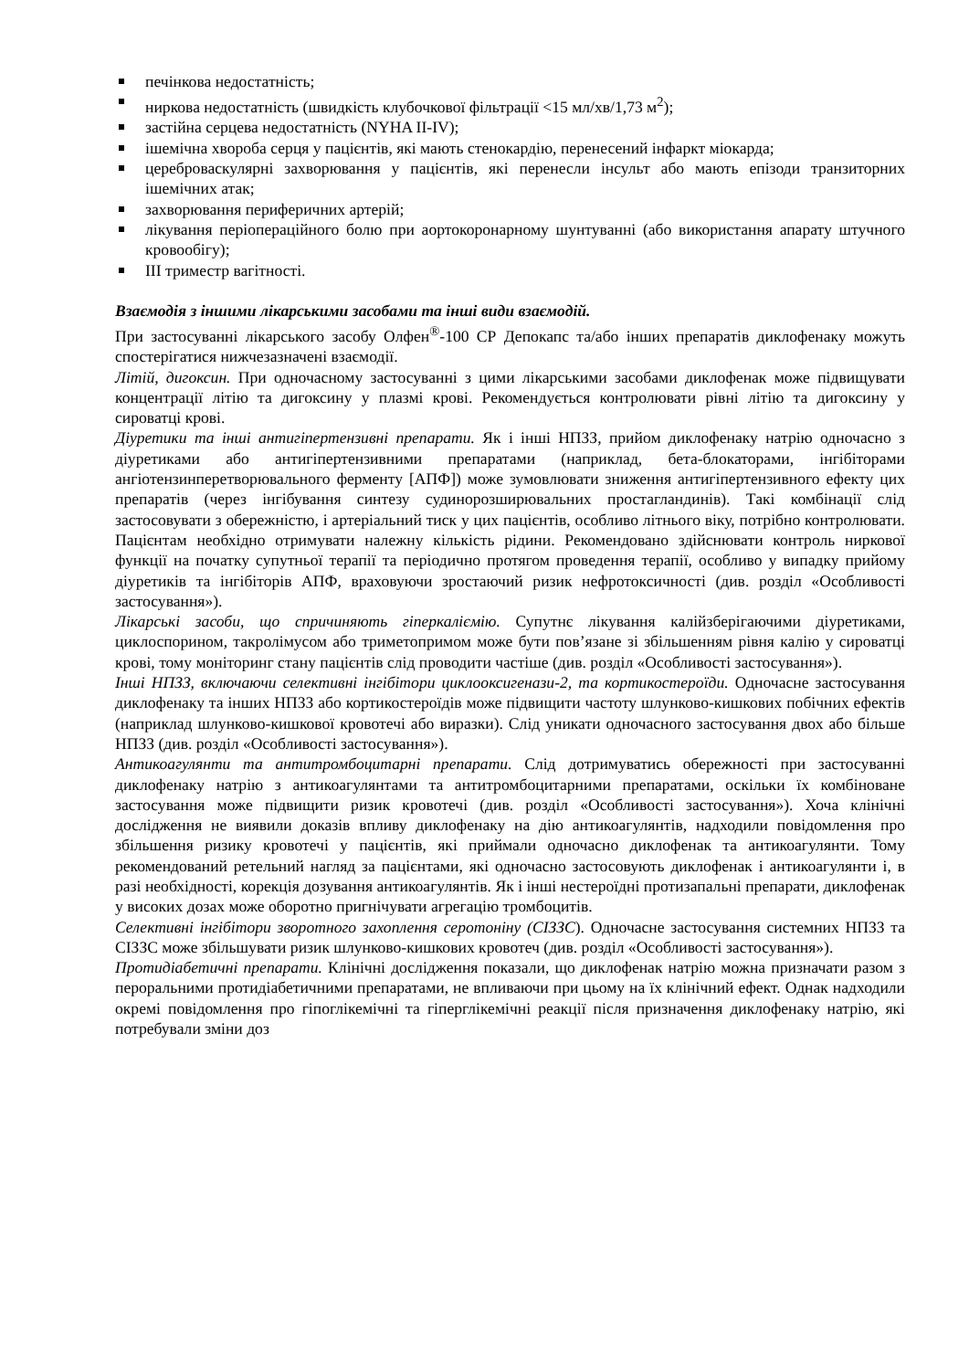печінкова недостатність;
ниркова недостатність (швидкість клубочкової фільтрації <15 мл/хв/1,73 м<sup>2</sup>);
застійна серцева недостатність (NYHA II-IV);
ішемічна хвороба серця у пацієнтів, які мають стенокардію, перенесений інфаркт міокарда;
цереброваскулярні захворювання у пацієнтів, які перенесли інсульт або мають епізоди транзиторних ішемічних атак;
захворювання периферичних артерій;
лікування періопераційного болю при аортокоронарному шунтуванні (або використання апарату штучного кровообігу);
III триместр вагітності.
Взаємодія з іншими лікарськими засобами та інші види взаємодій.
При застосуванні лікарського засобу Олфен<sup>®</sup>-100 СР Депокапс та/або інших препаратів диклофенаку можуть спостерігатися нижчезазначені взаємодії.
Літій, дигоксин. При одночасному застосуванні з цими лікарськими засобами диклофенак може підвищувати концентрації літію та дигоксину у плазмі крові. Рекомендується контролювати рівні літію та дигоксину у сироватці крові.
Діуретики та інші антигіпертензивні препарати. Як і інші НПЗЗ, прийом диклофенаку натрію одночасно з діуретиками або антигіпертензивними препаратами (наприклад, бета-блокаторами, інгібіторами ангіотензинперетворювального ферменту [АПФ]) може зумовлювати зниження антигіпертензивного ефекту цих препаратів (через інгібування синтезу судинорозширювальних простагландинів). Такі комбінації слід застосовувати з обережністю, і артеріальний тиск у цих пацієнтів, особливо літнього віку, потрібно контролювати. Пацієнтам необхідно отримувати належну кількість рідини. Рекомендовано здійснювати контроль ниркової функції на початку супутньої терапії та періодично протягом проведення терапії, особливо у випадку прийому діуретиків та інгібіторів АПФ, враховуючи зростаючий ризик нефротоксичності (див. розділ «Особливості застосування»).
Лікарські засоби, що спричиняють гіперкаліємію. Супутнє лікування калійзберігаючими діуретиками, циклоспорином, такролімусом або триметопримом може бути пов’язане зі збільшенням рівня калію у сироватці крові, тому моніторинг стану пацієнтів слід проводити частіше (див. розділ «Особливості застосування»).
Інші НПЗЗ, включаючи селективні інгібітори циклооксигенази-2, та кортикостероїди. Одночасне застосування диклофенаку та інших НПЗЗ або кортикостероїдів може підвищити частоту шлунково-кишкових побічних ефектів (наприклад шлунково-кишкової кровотечі або виразки). Слід уникати одночасного застосування двох або більше НПЗЗ (див. розділ «Особливості застосування»).
Антикоагулянти та антитромбоцитарні препарати. Слід дотримуватись обережності при застосуванні диклофенаку натрію з антикоагулянтами та антитромбоцитарними препаратами, оскільки їх комбіноване застосування може підвищити ризик кровотечі (див. розділ «Особливості застосування»). Хоча клінічні дослідження не виявили доказів впливу диклофенаку на дію антикоагулянтів, надходили повідомлення про збільшення ризику кровотечі у пацієнтів, які приймали одночасно диклофенак та антикоагулянти. Тому рекомендований ретельний нагляд за пацієнтами, які одночасно застосовують диклофенак і антикоагулянти і, в разі необхідності, корекція дозування антикоагулянтів. Як і інші нестероїдні протизапальні препарати, диклофенак у високих дозах може оборотно пригнічувати агрегацію тромбоцитів.
Селективні інгібітори зворотного захоплення серотоніну (СІЗЗС). Одночасне застосування системних НПЗЗ та СІЗЗС може збільшувати ризик шлунково-кишкових кровотеч (див. розділ «Особливості застосування»).
Протидіабетичні препарати. Клінічні дослідження показали, що диклофенак натрію можна призначати разом з пероральними протидіабетичними препаратами, не впливаючи при цьому на їх клінічний ефект. Однак надходили окремі повідомлення про гіпоглікемічні та гіперглікемічні реакції після призначення диклофенаку натрію, які потребували зміни доз